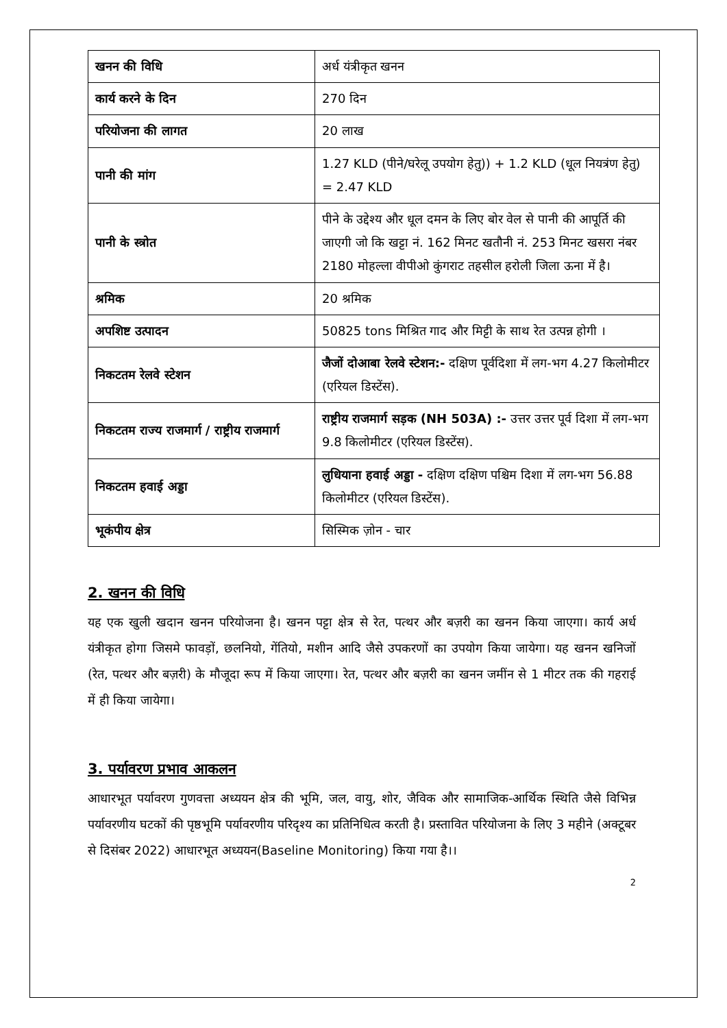| खनन की विधि | अर्ध यंत्रीकृत खनन |
| कार्य करने के दिन | 270 दिन |
| परियोजना की लागत | 20 लाख |
| पानी की मांग | 1.27 KLD (पीने/घरेलू उपयोग हेतु)) + 1.2 KLD (धूल नियत्रंण हेतु) = 2.47 KLD |
| पानी के स्त्रोत | पीने के उद्देश्य और धूल दमन के लिए बोर वेल से पानी की आपूर्ति की जाएगी जो कि खट्टा नं. 162 मिनट खतौनी नं. 253 मिनट खसरा नंबर 2180 मोहल्ला वीपीओ कुंगराट तहसील हरोली जिला ऊना में है। |
| श्रमिक | 20 श्रमिक |
| अपशिष्ट उत्पादन | 50825 tons मिश्रित गाद और मिट्टी के साथ रेत उत्पन्न होगी । |
| निकटतम रेलवे स्टेशन | जैजों दोआबा रेलवे स्टेशन:- दक्षिण पूर्वदिशा में लग-भग 4.27 किलोमीटर (एरियल डिस्टेंस). |
| निकटतम राज्य राजमार्ग / राष्ट्रीय राजमार्ग | राष्ट्रीय राजमार्ग सड़क (NH 503A) :- उत्तर उत्तर पूर्व दिशा में लग-भग 9.8 किलोमीटर (एरियल डिस्टेंस). |
| निकटतम हवाई अड्डा | लुधियाना हवाई अड्डा - दक्षिण दक्षिण पश्चिम दिशा में लग-भग 56.88 किलोमीटर (एरियल डिस्टेंस). |
| भूकंपीय क्षेत्र | सिस्मिक ज़ोन - चार |
2. खनन की विधि
यह एक खुली खदान खनन परियोजना है। खनन पट्टा क्षेत्र से रेत, पत्थर और बज़री का खनन किया जाएगा। कार्य अर्ध यंत्रीकृत होगा जिसमे फावड़ों, छलनियो, गेंतियो, मशीन आदि जैसे उपकरणों का उपयोग किया जायेगा। यह खनन खनिजों (रेत, पत्थर और बज़री) के मौजूदा रूप में किया जाएगा। रेत, पत्थर और बज़री का खनन जमींन से 1 मीटर तक की गहराई में ही किया जायेगा।
3. पर्यावरण प्रभाव आकलन
आधारभूत पर्यावरण गुणवत्ता अध्ययन क्षेत्र की भूमि, जल, वायु, शोर, जैविक और सामाजिक-आर्थिक स्थिति जैसे विभिन्न पर्यावरणीय घटकों की पृष्ठभूमि पर्यावरणीय परिदृश्य का प्रतिनिधित्व करती है। प्रस्तावित परियोजना के लिए 3 महीने (अक्टूबर से दिसंबर 2022) आधारभूत अध्ययन(Baseline Monitoring) किया गया है।।
2